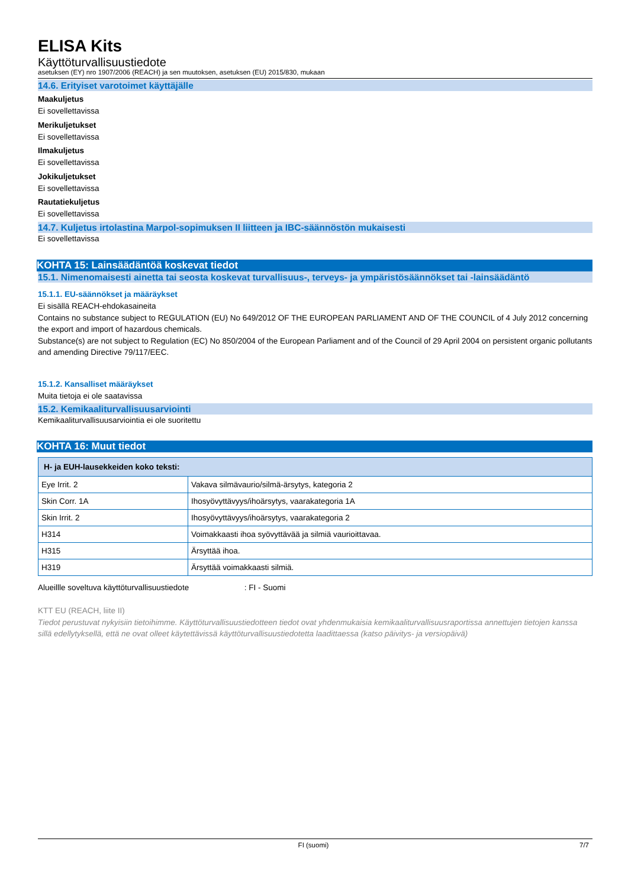ELISA Kits
Käyttöturvallisuustiedote
asetuksen (EY) nro 1907/2006 (REACH) ja sen muutoksen, asetuksen (EU) 2015/830, mukaan
14.6. Erityiset varotoimet käyttäjälle
Maakuljetus
Ei sovellettavissa
Merikuljetukset
Ei sovellettavissa
Ilmakuljetus
Ei sovellettavissa
Jokikuljetukset
Ei sovellettavissa
Rautatiekuljetus
Ei sovellettavissa
14.7. Kuljetus irtolastina Marpol-sopimuksen II liitteen ja IBC-säännöstön mukaisesti
Ei sovellettavissa
KOHTA 15: Lainsäädäntöä koskevat tiedot
15.1. Nimenomaisesti ainetta tai seosta koskevat turvallisuus-, terveys- ja ympäristösäännökset tai -lainsäädäntö
15.1.1. EU-säännökset ja määräykset
Ei sisällä REACH-ehdokasaineita
Contains no substance subject to REGULATION (EU) No 649/2012 OF THE EUROPEAN PARLIAMENT AND OF THE COUNCIL of 4 July 2012 concerning the export and import of hazardous chemicals.
Substance(s) are not subject to Regulation (EC) No 850/2004 of the European Parliament and of the Council of 29 April 2004 on persistent organic pollutants and amending Directive 79/117/EEC.
15.1.2. Kansalliset määräykset
Muita tietoja ei ole saatavissa
15.2. Kemikaaliturvallisuusarviointi
Kemikaaliturvallisuusarviointia ei ole suoritettu
KOHTA 16: Muut tiedot
| H- ja EUH-lausekkeiden koko teksti: | |
| --- | --- |
| Eye Irrit. 2 | Vakava silmävaurio/silmä-ärsytys, kategoria 2 |
| Skin Corr. 1A | Ihosyövyttävyys/ihoärsytys, vaarakategoria 1A |
| Skin Irrit. 2 | Ihosyövyttävyys/ihoärsytys, vaarakategoria 2 |
| H314 | Voimakkaasti ihoa syövyttävää ja silmiä vaurioittavaa. |
| H315 | Ärsyttää ihoa. |
| H319 | Ärsyttää voimakkaasti silmiä. |
Alueillle soveltuva käyttöturvallisuustiedote : FI - Suomi
KTT EU (REACH, liite II)
Tiedot perustuvat nykyisiin tietoihimme. Käyttöturvallisuustiedotteen tiedot ovat yhdenmukaisia kemikaaliturvallisuusraportissa annettujen tietojen kanssa sillä edellytyksellä, että ne ovat olleet käytettävissä käyttöturvallisuustiedotetta laadittaessa (katso päivitys- ja versiopäivä)
FI (suomi) 7/7